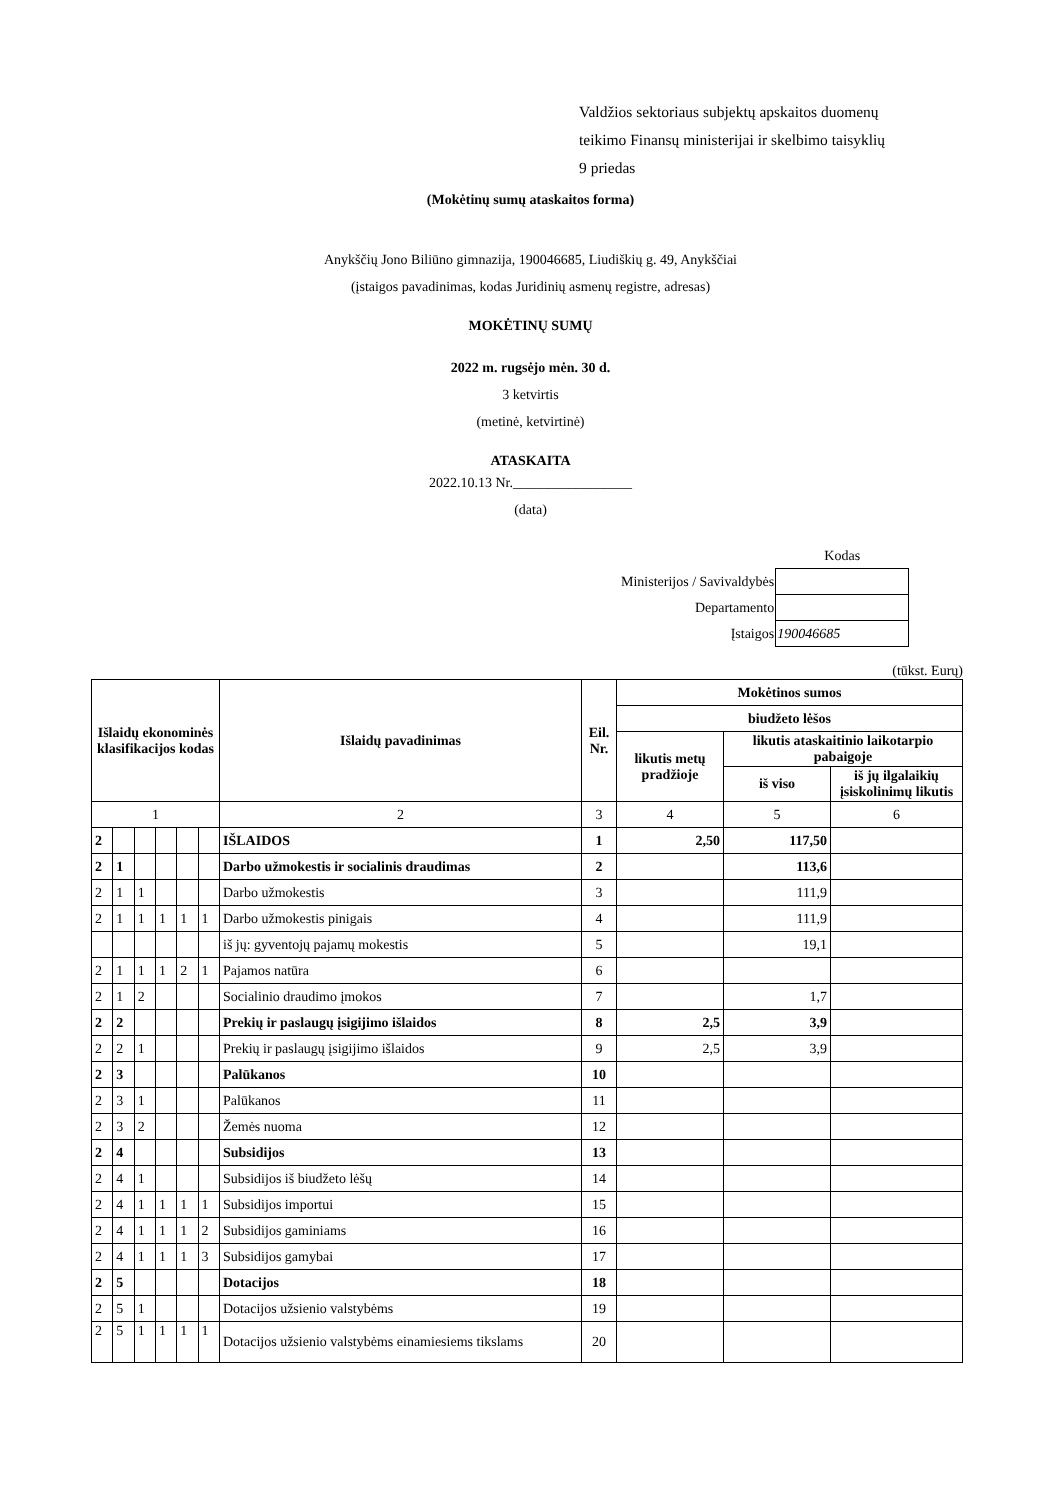Valdžios sektoriaus subjektų apskaitos duomenų
teikimo Finansų ministerijai ir skelbimo taisyklių
9 priedas
(Mokėtinų sumų ataskaitos forma)
Anykščių Jono Biliūno gimnazija, 190046685, Liudiškių g. 49, Anykščiai
(įstaigos pavadinimas, kodas Juridinių asmenų registre, adresas)
MOKĖTINŲ SUMŲ
2022 m. rugsėjo mėn. 30 d.
3 ketvirtis
(metinė, ketvirtinė)
ATASKAITA
2022.10.13 Nr._________________
(data)
| | Kodas |
| Ministerijos / Savivaldybės | |
| Departamento | |
| Įstaigos | 190046685 |
(tūkst. Eurų)
| Išlaidų ekonominės klasifikacijos kodas | | | | | | Išlaidų pavadinimas | Eil. Nr. | Mokėtinos sumos | | |
| --- | --- | --- | --- | --- | --- | --- | --- | --- | --- | --- |
| | | | | | | | | biudžeto lėšos | | |
| | | | | | | | | likutis metų pradžioje | likutis ataskaitinio laikotarpio pabaigoje | |
| | | | | | | | | | iš viso | iš jų ilgalaikių įsiskolinimų likutis |
| 1 | | | | | | 2 | 3 | 4 | 5 | 6 |
| 2 | | | | | | IŠLAIDOS | 1 | 2,50 | 117,50 | |
| 2 | 1 | | | | | Darbo užmokestis ir socialinis draudimas | 2 | | 113,6 | |
| 2 | 1 | 1 | | | | Darbo užmokestis | 3 | | 111,9 | |
| 2 | 1 | 1 | 1 | 1 | 1 | Darbo užmokestis pinigais | 4 | | 111,9 | |
| | | | | | | iš jų: gyventojų pajamų mokestis | 5 | | 19,1 | |
| 2 | 1 | 1 | 1 | 2 | 1 | Pajamos natūra | 6 | | | |
| 2 | 1 | 2 | | | | Socialinio draudimo įmokos | 7 | | 1,7 | |
| 2 | 2 | | | | | Prekių ir paslaugų įsigijimo išlaidos | 8 | 2,5 | 3,9 | |
| 2 | 2 | 1 | | | | Prekių ir paslaugų įsigijimo išlaidos | 9 | 2,5 | 3,9 | |
| 2 | 3 | | | | | Palūkanos | 10 | | | |
| 2 | 3 | 1 | | | | Palūkanos | 11 | | | |
| 2 | 3 | 2 | | | | Žemės nuoma | 12 | | | |
| 2 | 4 | | | | | Subsidijos | 13 | | | |
| 2 | 4 | 1 | | | | Subsidijos iš biudžeto lėšų | 14 | | | |
| 2 | 4 | 1 | 1 | 1 | 1 | Subsidijos importui | 15 | | | |
| 2 | 4 | 1 | 1 | 1 | 2 | Subsidijos gaminiams | 16 | | | |
| 2 | 4 | 1 | 1 | 1 | 3 | Subsidijos gamybai | 17 | | | |
| 2 | 5 | | | | | Dotacijos | 18 | | | |
| 2 | 5 | 1 | | | | Dotacijos užsienio valstybėms | 19 | | | |
| 2 | 5 | 1 | 1 | 1 | 1 | Dotacijos užsienio valstybėms einamiesiems tikslams | 20 | | | |